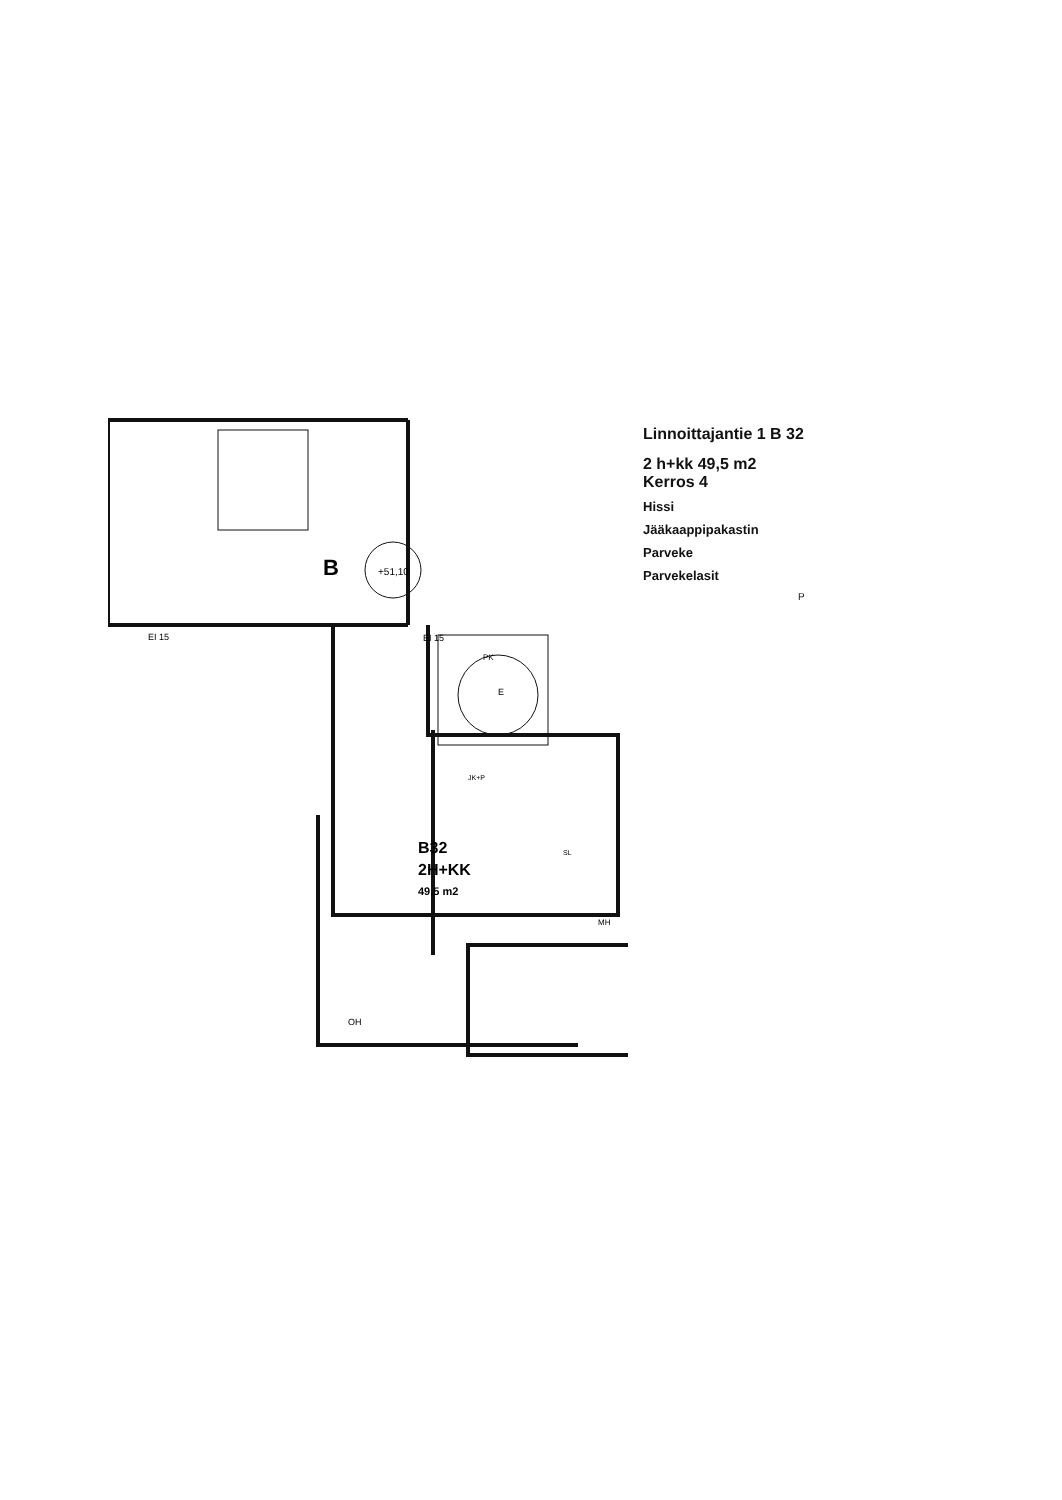B
+51,10
EI 15
EI 15
E
PK
JK+P
SL
B32
2H+KK
49,5 m2
MH
OH
Linnoittajantie 1 B 32
2 h+kk 49,5 m2
Kerros 4
Hissi
Jääkaappipakastin
Parveke
Parvekelasit
P